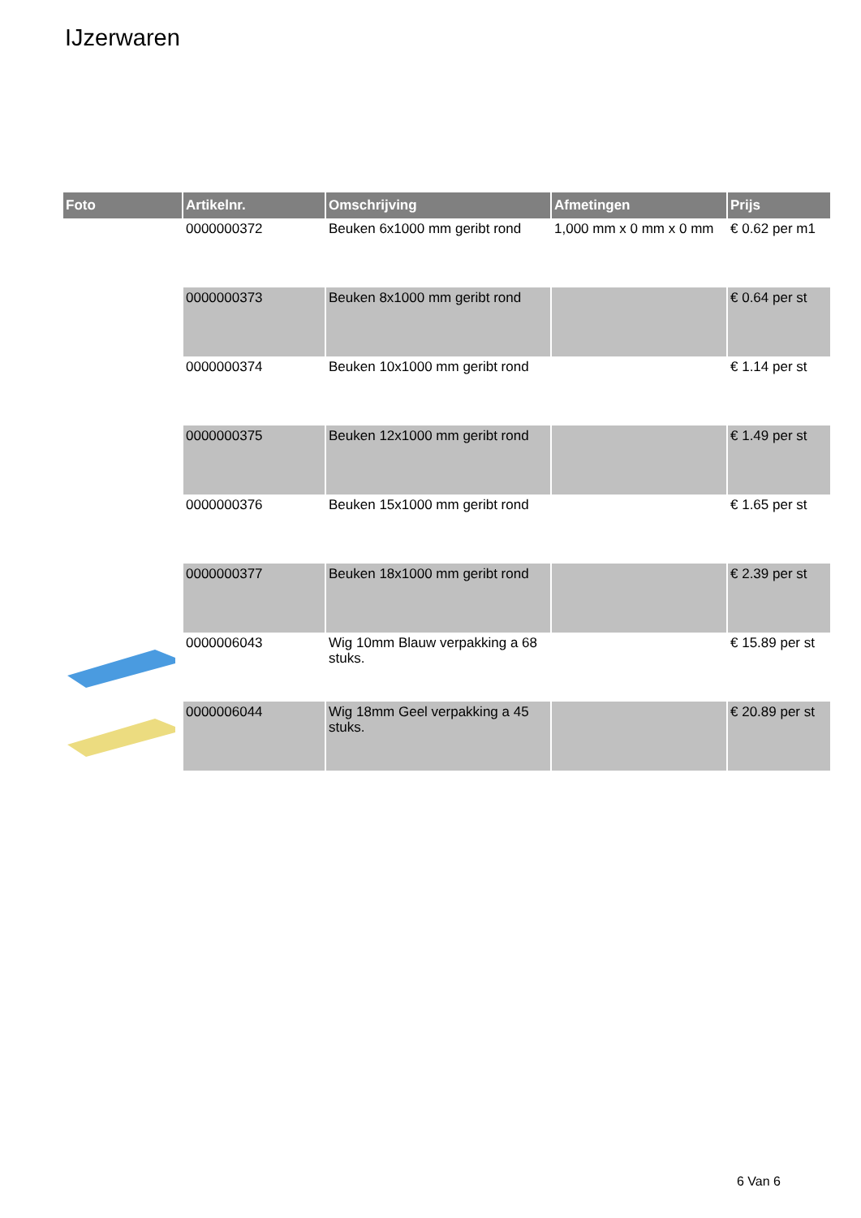IJzerwaren
| Foto | Artikelnr. | Omschrijving | Afmetingen | Prijs |
| --- | --- | --- | --- | --- |
| | 0000000372 | Beuken 6x1000 mm geribt rond | 1,000 mm x 0 mm x 0 mm | € 0.62 per m1 |
| | 0000000373 | Beuken 8x1000 mm geribt rond | | € 0.64 per st |
| | 0000000374 | Beuken 10x1000 mm geribt rond | | € 1.14 per st |
| | 0000000375 | Beuken 12x1000 mm geribt rond | | € 1.49 per st |
| | 0000000376 | Beuken 15x1000 mm geribt rond | | € 1.65 per st |
| | 0000000377 | Beuken 18x1000 mm geribt rond | | € 2.39 per st |
| | 0000006043 | Wig 10mm Blauw verpakking a 68 stuks. | | € 15.89 per st |
| | 0000006044 | Wig 18mm Geel verpakking a 45 stuks. | | € 20.89 per st |
6 Van 6